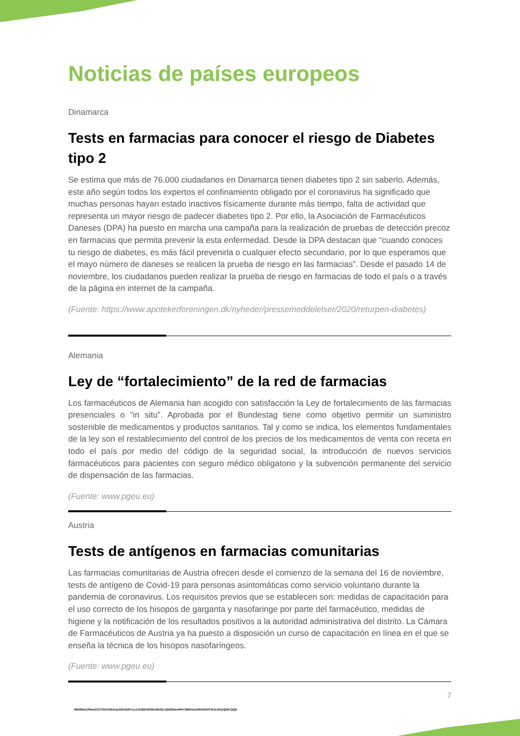Noticias de países europeos
Dinamarca
Tests en farmacias para conocer el riesgo de Diabetes tipo 2
Se estima que más de 76.000 ciudadanos en Dinamarca tienen diabetes tipo 2 sin saberlo. Además, este año según todos los expertos el confinamiento obligado por el coronavirus ha significado que muchas personas hayan estado inactivos físicamente durante más tiempo, falta de actividad que representa un mayor riesgo de padecer diabetes tipo 2. Por ello, la Asociación de Farmacéuticos Daneses (DPA) ha puesto en marcha una campaña para la realización de pruebas de detección precoz en farmacias que permita prevenir la esta enfermedad. Desde la DPA destacan que “cuando conoces tu riesgo de diabetes, es más fácil prevenirla o cualquier efecto secundario, por lo que esperamos que el mayo número de daneses se realicen la prueba de riesgo en las farmacias”. Desde el pasado 14 de noviembre, los ciudadanos pueden realizar la prueba de riesgo en farmacias de todo el país o a través de la página en internet de la campaña.
(Fuente: https://www.apotekerforeningen.dk/nyheder/pressemeddelelser/2020/returpen-diabetes)
Alemania
Ley de “fortalecimiento” de la red de farmacias
Los farmacéuticos de Alemania han acogido con satisfacción la Ley de fortalecimiento de las farmacias presenciales o “in situ”. Aprobada por el Bundestag tiene como objetivo permitir un suministro sostenible de medicamentos y productos sanitarios. Tal y como se indica, los elementos fundamentales de la ley son el restablecimiento del control de los precios de los medicamentos de venta con receta en todo el país por medio del código de la seguridad social, la introducción de nuevos servicios farmacéuticos para pacientes con seguro médico obligatorio y la subvención permanente del servicio de dispensación de las farmacias.
(Fuente: www.pgeu.eu)
Austria
Tests de antígenos en farmacias comunitarias
Las farmacias comunitarias de Austria ofrecen desde el comienzo de la semana del 16 de noviembre, tests de antígeno de Covid-19 para personas asintomáticas como servicio voluntario durante la pandemia de coronavirus. Los requisitos previos que se establecen son: medidas de capacitación para el uso correcto de los hisopos de garganta y nasofaringe por parte del farmacéutico, medidas de higiene y la notificación de los resultados positivos a la autoridad administrativa del distrito. La Cámara de Farmacéuticos de Austria ya ha puesto a disposición un curso de capacitación en línea en el que se enseña la técnica de los hisopos nasofaríngeos.
(Fuente: www.pgeu.eu)
7
NE9Sbm1RbmZCOTI0U1REd1piODV2dDYyc1ZUSEhWSklxWU5LUjN2SkwvM0Y3MHVoUXRKRGlITWJLNlZyQ29YQQ2